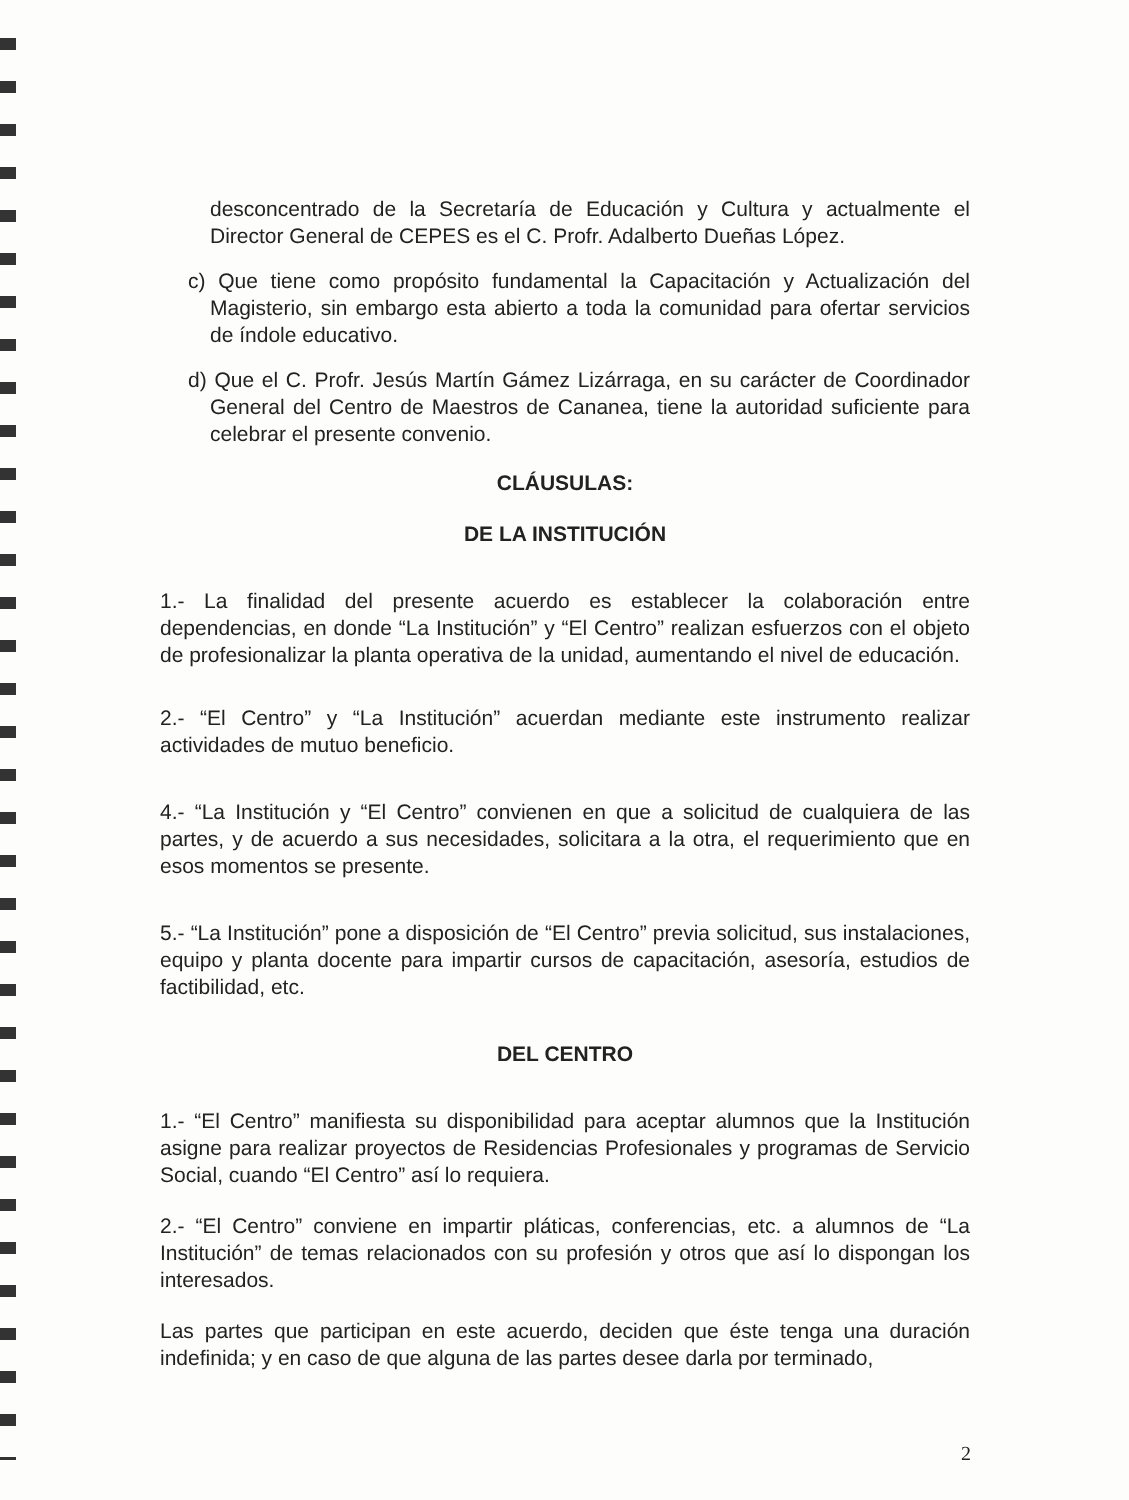desconcentrado de la Secretaría de Educación y Cultura y actualmente el Director General de CEPES es el C. Profr. Adalberto Dueñas López.
c) Que tiene como propósito fundamental la Capacitación y Actualización del Magisterio, sin embargo esta abierto a toda la comunidad para ofertar servicios de índole educativo.
d) Que el C. Profr. Jesús Martín Gámez Lizárraga, en su carácter de Coordinador General del Centro de Maestros de Cananea, tiene la autoridad suficiente para celebrar el presente convenio.
CLÁUSULAS:
DE LA INSTITUCIÓN
1.- La finalidad del presente acuerdo es establecer la colaboración entre dependencias, en donde “La Institución” y “El Centro” realizan esfuerzos con el objeto de profesionalizar la planta operativa de la unidad, aumentando el nivel de educación.
2.- “El Centro” y “La Institución” acuerdan mediante este instrumento realizar actividades de mutuo beneficio.
4.- “La Institución y “El Centro” convienen en que a solicitud de cualquiera de las partes, y de acuerdo a sus necesidades, solicitara a la otra, el requerimiento que en esos momentos se presente.
5.- “La Institución” pone a disposición de “El Centro” previa solicitud, sus instalaciones, equipo y planta docente para impartir cursos de capacitación, asesoría, estudios de factibilidad, etc.
DEL CENTRO
1.- “El Centro” manifiesta su disponibilidad para aceptar alumnos que la Institución asigne para realizar proyectos de Residencias Profesionales y programas de Servicio Social, cuando “El Centro” así lo requiera.
2.- “El Centro” conviene en impartir pláticas, conferencias, etc. a alumnos de “La Institución” de temas relacionados con su profesión y otros que así lo dispongan los interesados.
Las partes que participan en este acuerdo, deciden que éste tenga una duración indefinida; y en caso de que alguna de las partes desee darla por terminado,
2